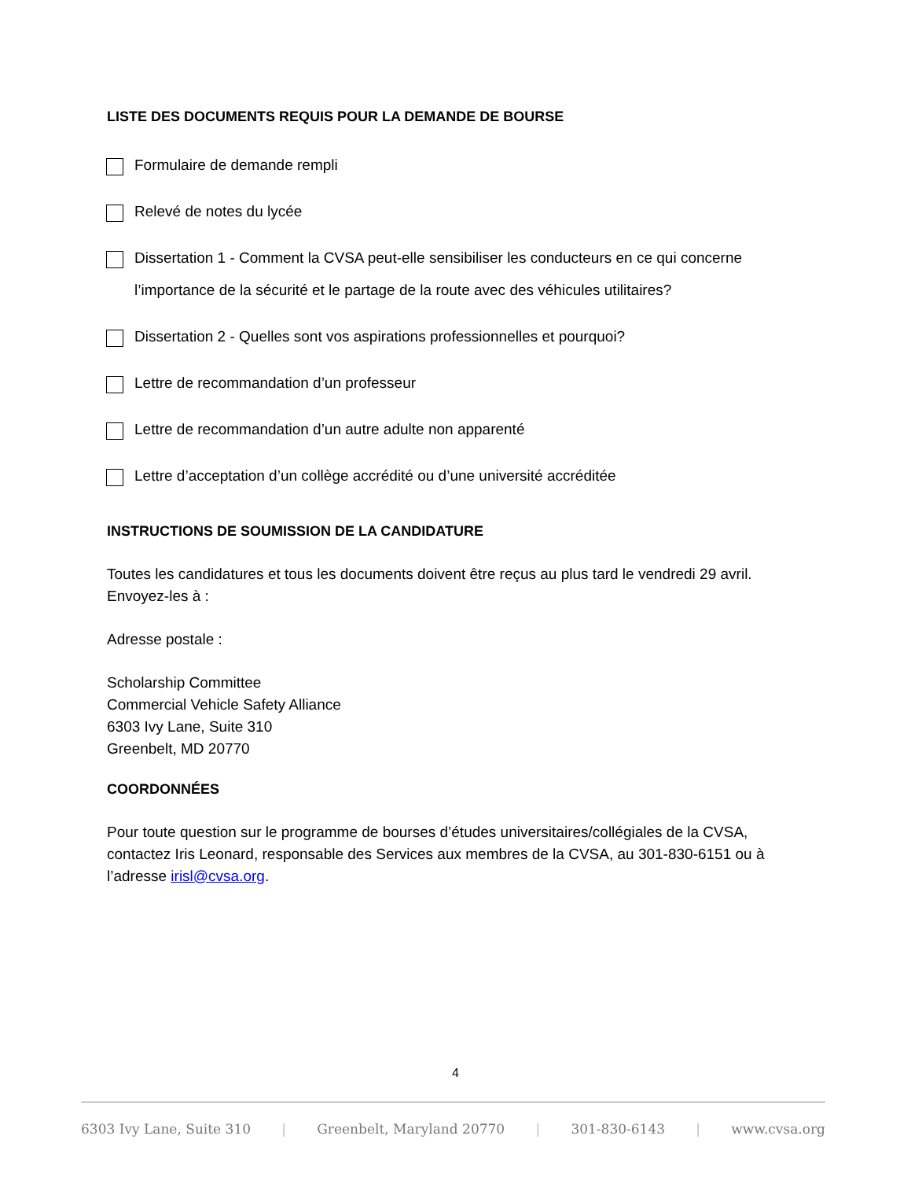LISTE DES DOCUMENTS REQUIS POUR LA DEMANDE DE BOURSE
Formulaire de demande rempli
Relevé de notes du lycée
Dissertation 1 - Comment la CVSA peut-elle sensibiliser les conducteurs en ce qui concerne l’importance de la sécurité et le partage de la route avec des véhicules utilitaires?
Dissertation 2 - Quelles sont vos aspirations professionnelles et pourquoi?
Lettre de recommandation d’un professeur
Lettre de recommandation d’un autre adulte non apparenté
Lettre d’acceptation d’un collège accrédité ou d’une université accréditée
INSTRUCTIONS DE SOUMISSION DE LA CANDIDATURE
Toutes les candidatures et tous les documents doivent être reçus au plus tard le vendredi 29 avril. Envoyez-les à :
Adresse postale :
Scholarship Committee
Commercial Vehicle Safety Alliance
6303 Ivy Lane, Suite 310
Greenbelt, MD 20770
COORDONNÉES
Pour toute question sur le programme de bourses d’études universitaires/collégiales de la CVSA, contactez Iris Leonard, responsable des Services aux membres de la CVSA, au 301-830-6151 ou à l’adresse irisl@cvsa.org.
4
6303 Ivy Lane, Suite 310 | Greenbelt, Maryland 20770 | 301-830-6143 | www.cvsa.org